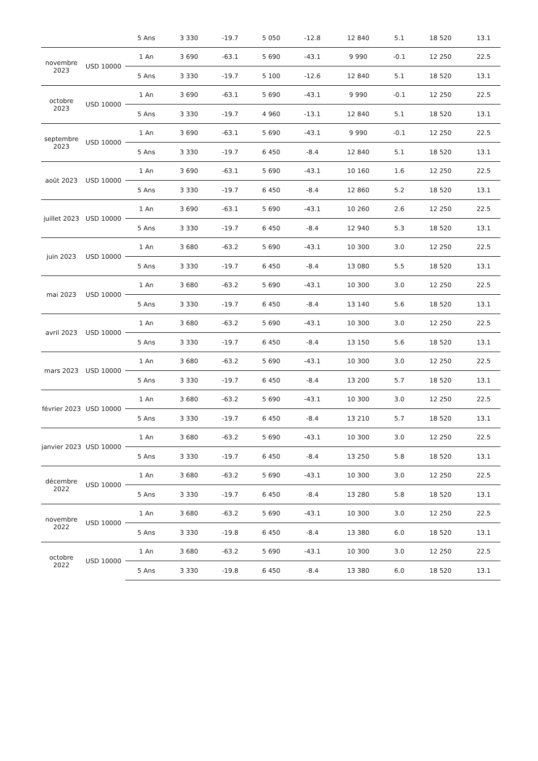| | | 5 Ans | 3 330 | -19.7 | 5 050 | -12.8 | 12 840 | 5.1 | 18 520 | 13.1 |
| novembre 2023 | USD 10000 | 1 An | 3 690 | -63.1 | 5 690 | -43.1 | 9 990 | -0.1 | 12 250 | 22.5 |
| | | 5 Ans | 3 330 | -19.7 | 5 100 | -12.6 | 12 840 | 5.1 | 18 520 | 13.1 |
| octobre 2023 | USD 10000 | 1 An | 3 690 | -63.1 | 5 690 | -43.1 | 9 990 | -0.1 | 12 250 | 22.5 |
| | | 5 Ans | 3 330 | -19.7 | 4 960 | -13.1 | 12 840 | 5.1 | 18 520 | 13.1 |
| septembre 2023 | USD 10000 | 1 An | 3 690 | -63.1 | 5 690 | -43.1 | 9 990 | -0.1 | 12 250 | 22.5 |
| | | 5 Ans | 3 330 | -19.7 | 6 450 | -8.4 | 12 840 | 5.1 | 18 520 | 13.1 |
| août 2023 | USD 10000 | 1 An | 3 690 | -63.1 | 5 690 | -43.1 | 10 160 | 1.6 | 12 250 | 22.5 |
| | | 5 Ans | 3 330 | -19.7 | 6 450 | -8.4 | 12 860 | 5.2 | 18 520 | 13.1 |
| juillet 2023 | USD 10000 | 1 An | 3 690 | -63.1 | 5 690 | -43.1 | 10 260 | 2.6 | 12 250 | 22.5 |
| | | 5 Ans | 3 330 | -19.7 | 6 450 | -8.4 | 12 940 | 5.3 | 18 520 | 13.1 |
| juin 2023 | USD 10000 | 1 An | 3 680 | -63.2 | 5 690 | -43.1 | 10 300 | 3.0 | 12 250 | 22.5 |
| | | 5 Ans | 3 330 | -19.7 | 6 450 | -8.4 | 13 080 | 5.5 | 18 520 | 13.1 |
| mai 2023 | USD 10000 | 1 An | 3 680 | -63.2 | 5 690 | -43.1 | 10 300 | 3.0 | 12 250 | 22.5 |
| | | 5 Ans | 3 330 | -19.7 | 6 450 | -8.4 | 13 140 | 5.6 | 18 520 | 13.1 |
| avril 2023 | USD 10000 | 1 An | 3 680 | -63.2 | 5 690 | -43.1 | 10 300 | 3.0 | 12 250 | 22.5 |
| | | 5 Ans | 3 330 | -19.7 | 6 450 | -8.4 | 13 150 | 5.6 | 18 520 | 13.1 |
| mars 2023 | USD 10000 | 1 An | 3 680 | -63.2 | 5 690 | -43.1 | 10 300 | 3.0 | 12 250 | 22.5 |
| | | 5 Ans | 3 330 | -19.7 | 6 450 | -8.4 | 13 200 | 5.7 | 18 520 | 13.1 |
| février 2023 | USD 10000 | 1 An | 3 680 | -63.2 | 5 690 | -43.1 | 10 300 | 3.0 | 12 250 | 22.5 |
| | | 5 Ans | 3 330 | -19.7 | 6 450 | -8.4 | 13 210 | 5.7 | 18 520 | 13.1 |
| janvier 2023 | USD 10000 | 1 An | 3 680 | -63.2 | 5 690 | -43.1 | 10 300 | 3.0 | 12 250 | 22.5 |
| | | 5 Ans | 3 330 | -19.7 | 6 450 | -8.4 | 13 250 | 5.8 | 18 520 | 13.1 |
| décembre 2022 | USD 10000 | 1 An | 3 680 | -63.2 | 5 690 | -43.1 | 10 300 | 3.0 | 12 250 | 22.5 |
| | | 5 Ans | 3 330 | -19.7 | 6 450 | -8.4 | 13 280 | 5.8 | 18 520 | 13.1 |
| novembre 2022 | USD 10000 | 1 An | 3 680 | -63.2 | 5 690 | -43.1 | 10 300 | 3.0 | 12 250 | 22.5 |
| | | 5 Ans | 3 330 | -19.8 | 6 450 | -8.4 | 13 380 | 6.0 | 18 520 | 13.1 |
| octobre 2022 | USD 10000 | 1 An | 3 680 | -63.2 | 5 690 | -43.1 | 10 300 | 3.0 | 12 250 | 22.5 |
| | | 5 Ans | 3 330 | -19.8 | 6 450 | -8.4 | 13 380 | 6.0 | 18 520 | 13.1 |